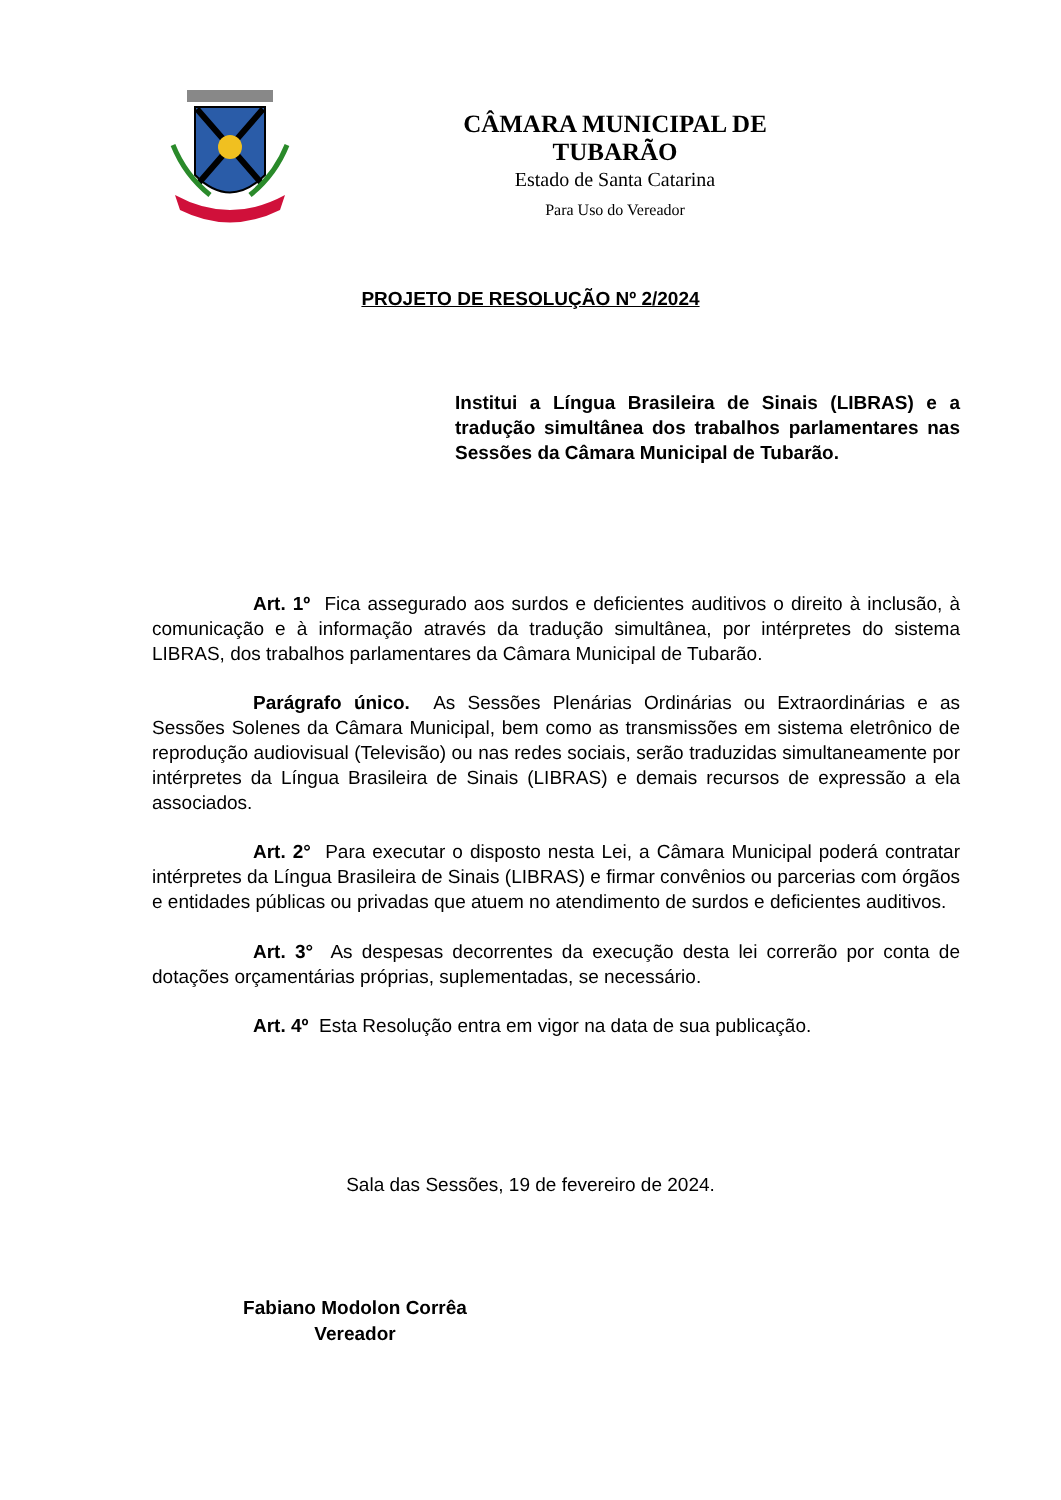CÂMARA MUNICIPAL DE TUBARÃO
Estado de Santa Catarina
Para Uso do Vereador
PROJETO DE RESOLUÇÃO Nº 2/2024
Institui a Língua Brasileira de Sinais (LIBRAS) e a tradução simultânea dos trabalhos parlamentares nas Sessões da Câmara Municipal de Tubarão.
Art. 1º Fica assegurado aos surdos e deficientes auditivos o direito à inclusão, à comunicação e à informação através da tradução simultânea, por intérpretes do sistema LIBRAS, dos trabalhos parlamentares da Câmara Municipal de Tubarão.
Parágrafo único. As Sessões Plenárias Ordinárias ou Extraordinárias e as Sessões Solenes da Câmara Municipal, bem como as transmissões em sistema eletrônico de reprodução audiovisual (Televisão) ou nas redes sociais, serão traduzidas simultaneamente por intérpretes da Língua Brasileira de Sinais (LIBRAS) e demais recursos de expressão a ela associados.
Art. 2° Para executar o disposto nesta Lei, a Câmara Municipal poderá contratar intérpretes da Língua Brasileira de Sinais (LIBRAS) e firmar convênios ou parcerias com órgãos e entidades públicas ou privadas que atuem no atendimento de surdos e deficientes auditivos.
Art. 3° As despesas decorrentes da execução desta lei correrão por conta de dotações orçamentárias próprias, suplementadas, se necessário.
Art. 4º Esta Resolução entra em vigor na data de sua publicação.
Sala das Sessões, 19 de fevereiro de 2024.
Fabiano Modolon Corrêa
Vereador